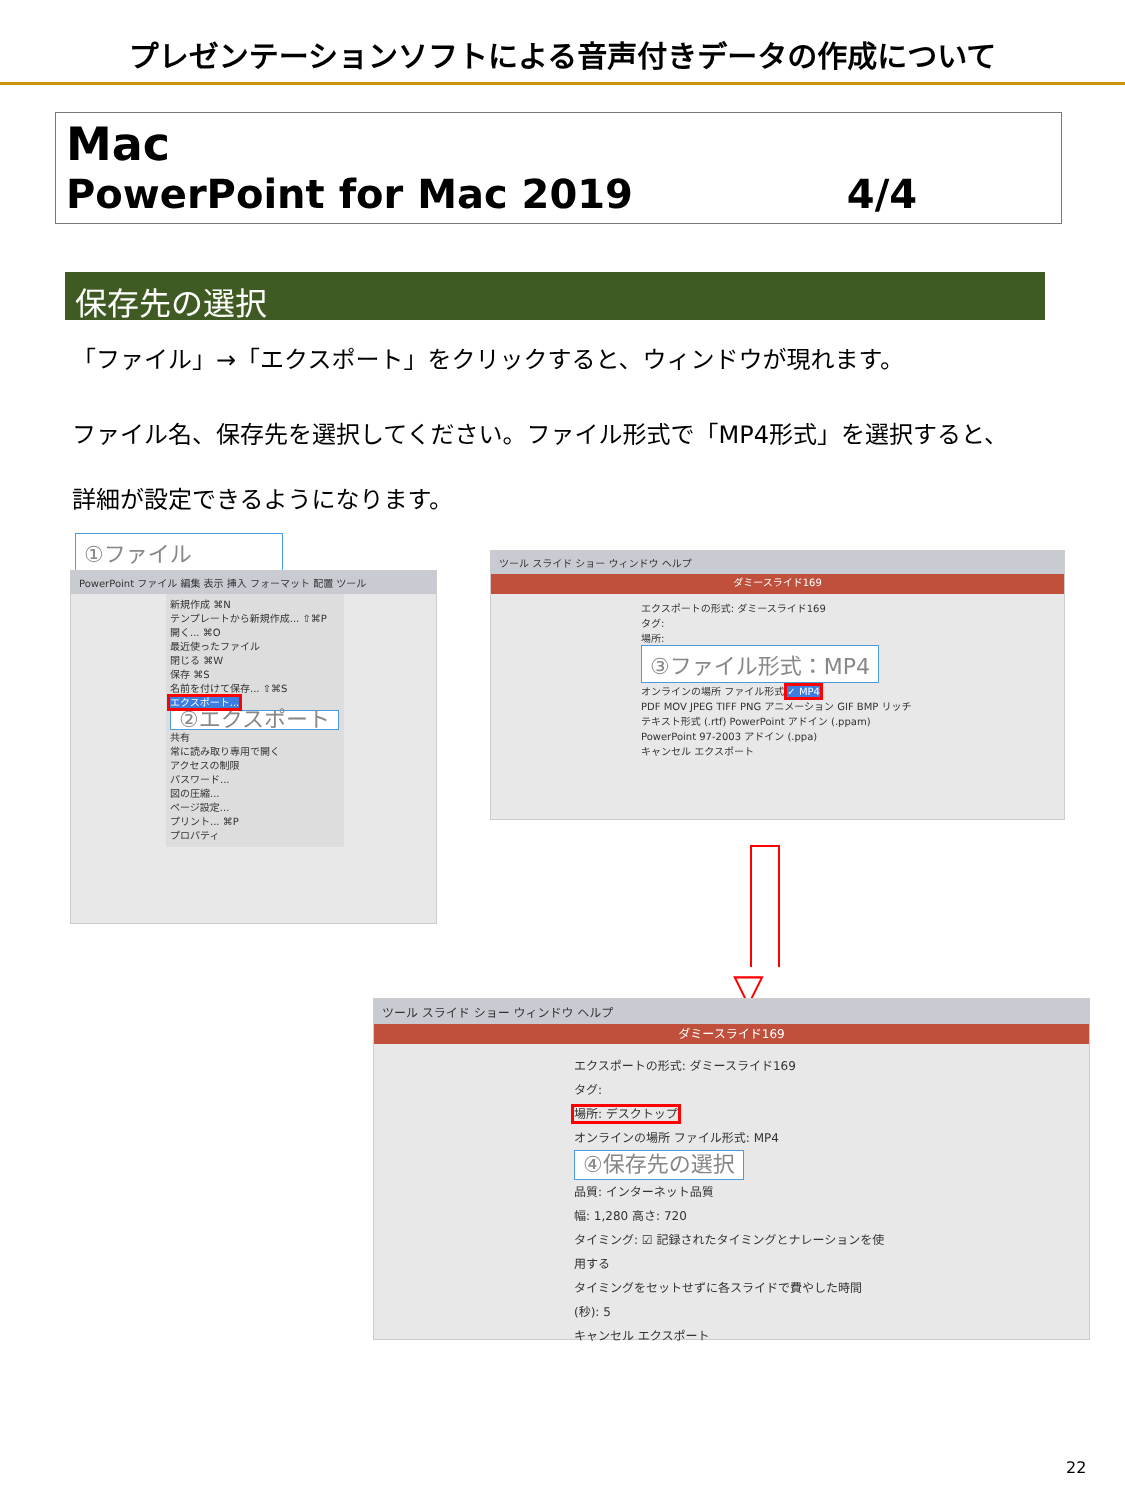プレゼンテーションソフトによる音声付きデータの作成について
Mac
PowerPoint for Mac 2019 4/4
保存先の選択
「ファイル」→「エクスポート」をクリックすると、ウィンドウが現れます。
ファイル名、保存先を選択してください。ファイル形式で「MP4形式」を選択すると、
詳細が設定できるようになります。
①ファイル
PowerPoint ファイル 編集 表示 挿入 フォーマット 配置 ツール
新規作成 ⌘N
テンプレートから新規作成... ⇧⌘P
開く... ⌘O
最近使ったファイル
閉じる ⌘W
保存 ⌘S
名前を付けて保存... ⇧⌘S
エクスポート...
②エクスポート
共有
常に読み取り専用で開く
アクセスの制限
パスワード...
図の圧縮...
ページ設定...
プリント... ⌘P
プロパティ
ツール スライド ショー ウィンドウ ヘルプ
ダミースライド169
エクスポートの形式: ダミースライド169
タグ:
場所:
③ファイル形式：MP4
オンラインの場所 ファイル形式 ✓ MP4
PDF MOV JPEG TIFF PNG アニメーション GIF BMP リッチ テキスト形式 (.rtf) PowerPoint アドイン (.ppam) PowerPoint 97-2003 アドイン (.ppa)
キャンセル エクスポート
▽
ツール スライド ショー ウィンドウ ヘルプ
ダミースライド169
エクスポートの形式: ダミースライド169
タグ:
場所: デスクトップ
オンラインの場所 ファイル形式: MP4 ④保存先の選択
品質: インターネット品質
幅: 1,280 高さ: 720
タイミング: ☑ 記録されたタイミングとナレーションを使用する
タイミングをセットせずに各スライドで費やした時間 (秒): 5
キャンセル エクスポート
22